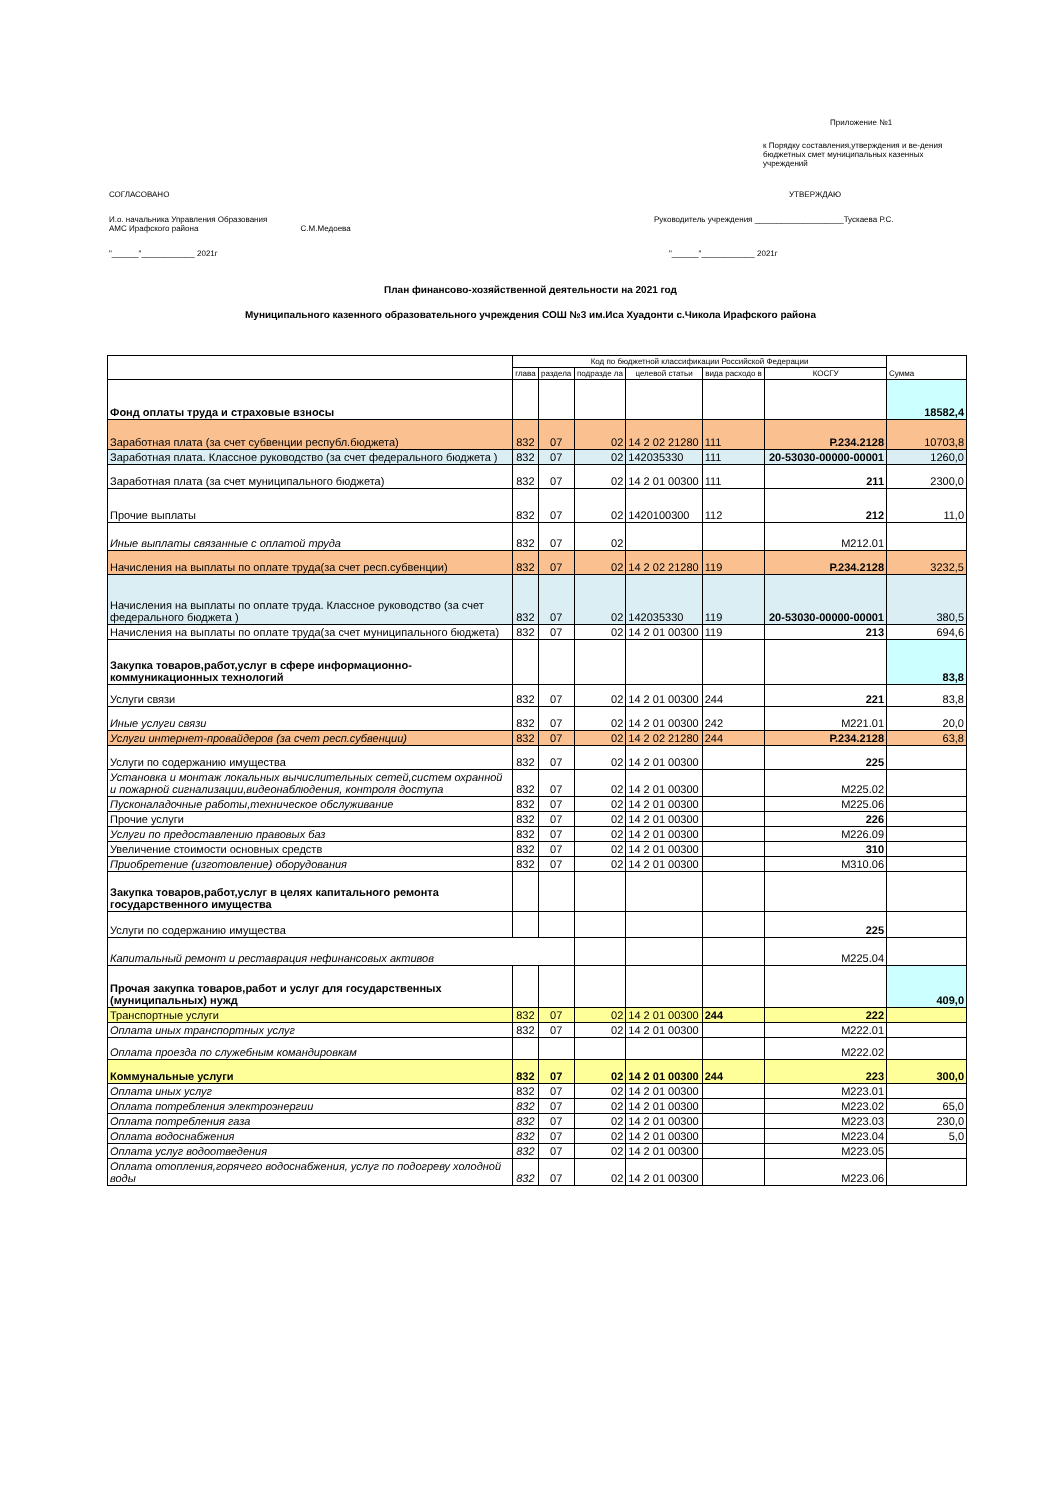Приложение №1
к Порядку составления,утверждения и ве-дения бюджетных смет муниципальных казенных учреждений
СОГЛАСОВАНО УТВЕРЖДАЮ
И.о. начальника Управления Образования
АМС Ирафского района С.М.Медоева Руководитель учреждения ____________________Тускаева Р.С.
"______"____________ 2021г "______"____________ 2021г
План финансово-хозяйственной деятельности на 2021 год
Муниципального казенного образовательного учреждения СОШ №3 им.Иса Хуадонти с.Чикола Ирафского района
| | Код по бюджетной классификации Российской Федерации | | | | | | Сумма |
| --- | --- | --- | --- | --- | --- | --- | --- |
| | глава | раздела | подразде ла | целевой статьи | вида расходо в | КОСГУ | |
| Фонд оплаты труда и страховые взносы | | | | | | | 18582,4 |
| Заработная плата (за счет субвенции республ.бюджета) | 832 | 07 | 02 | 14 2 02 21280 | 111 | Р.234.2128 | 10703,8 |
| Заработная плата. Классное руководство (за счет федерального бюджета ) | 832 | 07 | 02 | 142035330 | 111 | 20-53030-00000-00001 | 1260,0 |
| Заработная плата (за счет муниципального бюджета) | 832 | 07 | 02 | 14 2 01 00300 | 111 | 211 | 2300,0 |
| Прочие выплаты | 832 | 07 | 02 | 1420100300 | 112 | 212 | 11,0 |
| Иные выплаты связанные с оплатой труда | 832 | 07 | 02 | | | М212.01 | |
| Начисления на выплаты по оплате труда(за счет респ.субвенции) | 832 | 07 | 02 | 14 2 02 21280 | 119 | Р.234.2128 | 3232,5 |
| Начисления на выплаты по оплате труда. Классное руководство (за счет федерального бюджета ) | 832 | 07 | 02 | 142035330 | 119 | 20-53030-00000-00001 | 380,5 |
| Начисления на выплаты по оплате труда(за счет муниципального бюджета) | 832 | 07 | 02 | 14 2 01 00300 | 119 | 213 | 694,6 |
| Закупка товаров,работ,услуг в сфере информационно-коммуникационных технологий | | | | | | | 83,8 |
| Услуги связи | 832 | 07 | 02 | 14 2 01 00300 | 244 | 221 | 83,8 |
| Иные услуги связи | 832 | 07 | 02 | 14 2 01 00300 | 242 | М221.01 | 20,0 |
| Услуги интернет-провайдеров (за счет респ.субвенции) | 832 | 07 | 02 | 14 2 02 21280 | 244 | Р.234.2128 | 63,8 |
| Услуги по содержанию имущества | 832 | 07 | 02 | 14 2 01 00300 | | 225 | |
| Установка и монтаж локальных вычислительных сетей,систем охранной и пожарной сигнализации,видеонаблюдения, контроля доступа | 832 | 07 | 02 | 14 2 01 00300 | | М225.02 | |
| Пусконаладочные работы,техническое обслуживание | 832 | 07 | 02 | 14 2 01 00300 | | М225.06 | |
| Прочие услуги | 832 | 07 | 02 | 14 2 01 00300 | | 226 | |
| Услуги по предоставлению правовых баз | 832 | 07 | 02 | 14 2 01 00300 | | М226.09 | |
| Увеличение стоимости основных средств | 832 | 07 | 02 | 14 2 01 00300 | | 310 | |
| Приобретение (изготовление) оборудования | 832 | 07 | 02 | 14 2 01 00300 | | М310.06 | |
| Закупка товаров,работ,услуг в целях капитального ремонта государственного имущества | | | | | | | |
| Услуги по содержанию имущества | | | | | | 225 | |
| Капитальный ремонт и реставрация нефинансовых активов | | | | | | М225.04 | |
| Прочая закупка товаров,работ и услуг для государственных (муниципальных) нужд | | | | | | | 409,0 |
| Транспортные услуги | 832 | 07 | 02 | 14 2 01 00300 | 244 | 222 | |
| Оплата иных транспортных услуг | 832 | 07 | 02 | 14 2 01 00300 | | М222.01 | |
| Оплата проезда по служебным командировкам | | | | | | М222.02 | |
| Коммунальные услуги | 832 | 07 | 02 | 14 2 01 00300 | 244 | 223 | 300,0 |
| Оплата иных услуг | 832 | 07 | 02 | 14 2 01 00300 | | М223.01 | |
| Оплата потребления электроэнергии | 832 | 07 | 02 | 14 2 01 00300 | | М223.02 | 65,0 |
| Оплата потребления газа | 832 | 07 | 02 | 14 2 01 00300 | | М223.03 | 230,0 |
| Оплата водоснабжения | 832 | 07 | 02 | 14 2 01 00300 | | М223.04 | 5,0 |
| Оплата услуг водоотведения | 832 | 07 | 02 | 14 2 01 00300 | | М223.05 | |
| Оплата отопления,горячего водоснабжения, услуг по подогреву холодной воды | 832 | 07 | 02 | 14 2 01 00300 | | М223.06 | |